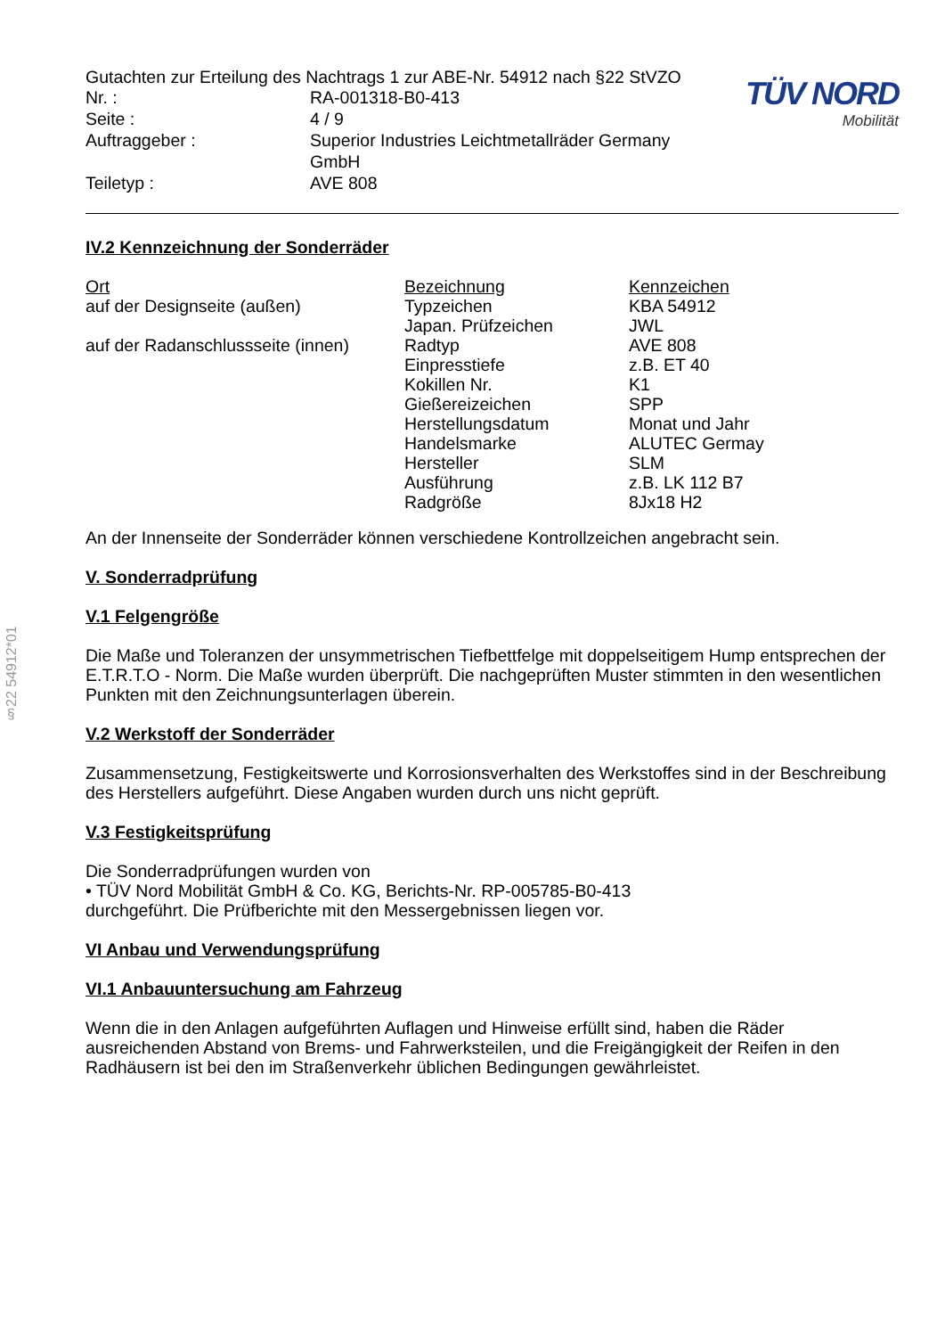§22 54912*01
Gutachten zur Erteilung des Nachtrags 1 zur ABE-Nr. 54912 nach §22 StVZO
| Nr. : | RA-001318-B0-413 |
| Seite : | 4 / 9 |
| Auftraggeber : | Superior Industries Leichtmetallräder Germany GmbH |
| Teiletyp : | AVE 808 |
TÜV NORD
Mobilität
IV.2 Kennzeichnung der Sonderräder
| Ort | Bezeichnung | Kennzeichen |
| --- | --- | --- |
| auf der Designseite (außen) | Typzeichen | KBA 54912 |
| | Japan. Prüfzeichen | JWL |
| auf der Radanschlussseite (innen) | Radtyp | AVE 808 |
| | Einpresstiefe | z.B. ET 40 |
| | Kokillen Nr. | K1 |
| | Gießereizeichen | SPP |
| | Herstellungsdatum | Monat und Jahr |
| | Handelsmarke | ALUTEC Germay |
| | Hersteller | SLM |
| | Ausführung | z.B. LK 112 B7 |
| | Radgröße | 8Jx18 H2 |
An der Innenseite der Sonderräder können verschiedene Kontrollzeichen angebracht sein.
V. Sonderradprüfung
V.1 Felgengröße
Die Maße und Toleranzen der unsymmetrischen Tiefbettfelge mit doppelseitigem Hump entsprechen der E.T.R.T.O - Norm. Die Maße wurden überprüft. Die nachgeprüften Muster stimmten in den wesentlichen Punkten mit den Zeichnungsunterlagen überein.
V.2 Werkstoff der Sonderräder
Zusammensetzung, Festigkeitswerte und Korrosionsverhalten des Werkstoffes sind in der Beschreibung des Herstellers aufgeführt. Diese Angaben wurden durch uns nicht geprüft.
V.3 Festigkeitsprüfung
Die Sonderradprüfungen wurden von
• TÜV Nord Mobilität GmbH & Co. KG, Berichts-Nr. RP-005785-B0-413
durchgeführt. Die Prüfberichte mit den Messergebnissen liegen vor.
VI Anbau und Verwendungsprüfung
VI.1 Anbauuntersuchung am Fahrzeug
Wenn die in den Anlagen aufgeführten Auflagen und Hinweise erfüllt sind, haben die Räder ausreichenden Abstand von Brems- und Fahrwerksteilen, und die Freigängigkeit der Reifen in den Radhäusern ist bei den im Straßenverkehr üblichen Bedingungen gewährleistet.